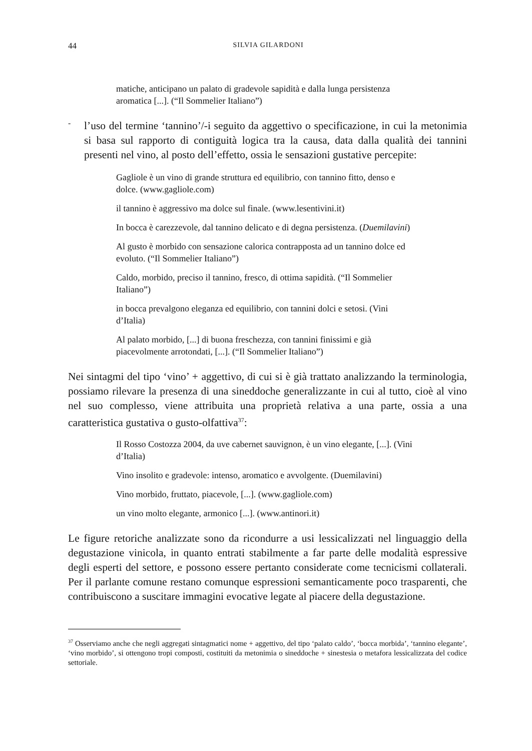44 SILVIA GILARDONI
matiche, anticipano un palato di gradevole sapidità e dalla lunga persistenza aromatica [...]. (“Il Sommelier Italiano”)
-
l’uso del termine ‘tannino’/-i seguito da aggettivo o specificazione, in cui la metonimia si basa sul rapporto di contiguità logica tra la causa, data dalla qualità dei tannini presenti nel vino, al posto dell’effetto, ossia le sensazioni gustative percepite:
Gagliole è un vino di grande struttura ed equilibrio, con tannino fitto, denso e dolce. (www.gagliole.com)
il tannino è aggressivo ma dolce sul finale. (www.lesentivini.it)
In bocca è carezzevole, dal tannino delicato e di degna persistenza. (Duemilavini)
Al gusto è morbido con sensazione calorica contrapposta ad un tannino dolce ed evoluto. (“Il Sommelier Italiano”)
Caldo, morbido, preciso il tannino, fresco, di ottima sapidità. (“Il Sommelier Italiano”)
in bocca prevalgono eleganza ed equilibrio, con tannini dolci e setosi. (Vini d’Italia)
Al palato morbido, [...] di buona freschezza, con tannini finissimi e già piacevolmente arrotondati, [...]. (“Il Sommelier Italiano”)
Nei sintagmi del tipo ‘vino’ + aggettivo, di cui si è già trattato analizzando la terminologia, possiamo rilevare la presenza di una sineddoche generalizzante in cui al tutto, cioè al vino nel suo complesso, viene attribuita una proprietà relativa a una parte, ossia a una caratteristica gustativa o gusto-olfattiva<sup>37</sup>:
Il Rosso Costozza 2004, da uve cabernet sauvignon, è un vino elegante, [...]. (Vini d’Italia)
Vino insolito e gradevole: intenso, aromatico e avvolgente. (Duemilavini)
Vino morbido, fruttato, piacevole, [...]. (www.gagliole.com)
un vino molto elegante, armonico [...]. (www.antinori.it)
Le figure retoriche analizzate sono da ricondurre a usi lessicalizzati nel linguaggio della degustazione vinicola, in quanto entrati stabilmente a far parte delle modalità espressive degli esperti del settore, e possono essere pertanto considerate come tecnicismi collaterali. Per il parlante comune restano comunque espressioni semanticamente poco trasparenti, che contribuiscono a suscitare immagini evocative legate al piacere della degustazione.
<sup>37</sup> Osserviamo anche che negli aggregati sintagmatici nome + aggettivo, del tipo ‘palato caldo’, ‘bocca morbida’, ‘tannino elegante’, ‘vino morbido’, si ottengono tropi composti, costituiti da metonimia o sineddoche + sinestesia o metafora lessicalizzata del codice settoriale.